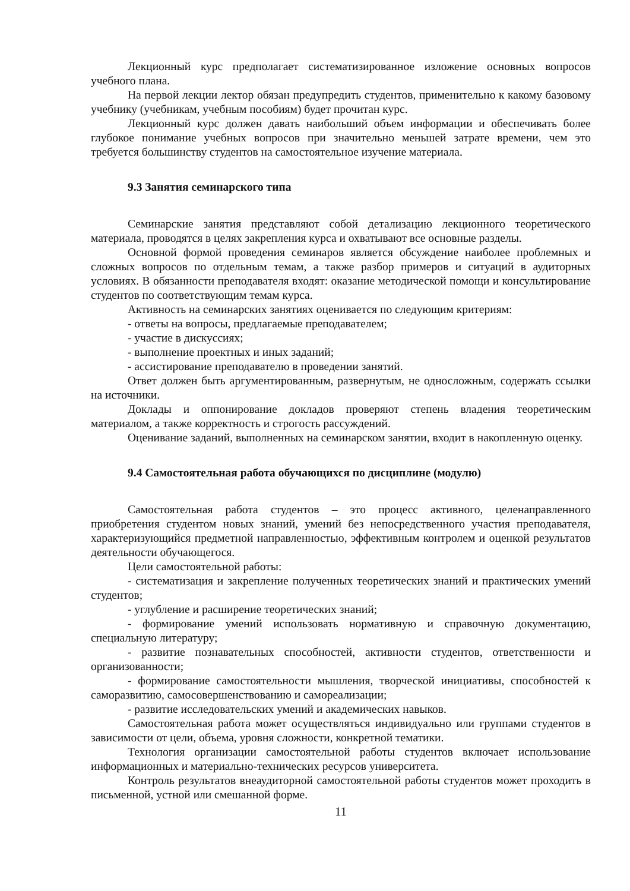Лекционный курс предполагает систематизированное изложение основных вопросов учебного плана.
На первой лекции лектор обязан предупредить студентов, применительно к какому базовому учебнику (учебникам, учебным пособиям) будет прочитан курс.
Лекционный курс должен давать наибольший объем информации и обеспечивать более глубокое понимание учебных вопросов при значительно меньшей затрате времени, чем это требуется большинству студентов на самостоятельное изучение материала.
9.3 Занятия семинарского типа
Семинарские занятия представляют собой детализацию лекционного теоретического материала, проводятся в целях закрепления курса и охватывают все основные разделы.
Основной формой проведения семинаров является обсуждение наиболее проблемных и сложных вопросов по отдельным темам, а также разбор примеров и ситуаций в аудиторных условиях. В обязанности преподавателя входят: оказание методической помощи и консультирование студентов по соответствующим темам курса.
Активность на семинарских занятиях оценивается по следующим критериям:
- ответы на вопросы, предлагаемые преподавателем;
- участие в дискуссиях;
- выполнение проектных и иных заданий;
- ассистирование преподавателю в проведении занятий.
Ответ должен быть аргументированным, развернутым, не односложным, содержать ссылки на источники.
Доклады и оппонирование докладов проверяют степень владения теоретическим материалом, а также корректность и строгость рассуждений.
Оценивание заданий, выполненных на семинарском занятии, входит в накопленную оценку.
9.4 Самостоятельная работа обучающихся по дисциплине (модулю)
Самостоятельная работа студентов – это процесс активного, целенаправленного приобретения студентом новых знаний, умений без непосредственного участия преподавателя, характеризующийся предметной направленностью, эффективным контролем и оценкой результатов деятельности обучающегося.
Цели самостоятельной работы:
- систематизация и закрепление полученных теоретических знаний и практических умений студентов;
- углубление и расширение теоретических знаний;
- формирование умений использовать нормативную и справочную документацию, специальную литературу;
- развитие познавательных способностей, активности студентов, ответственности и организованности;
- формирование самостоятельности мышления, творческой инициативы, способностей к саморазвитию, самосовершенствованию и самореализации;
- развитие исследовательских умений и академических навыков.
Самостоятельная работа может осуществляться индивидуально или группами студентов в зависимости от цели, объема, уровня сложности, конкретной тематики.
Технология организации самостоятельной работы студентов включает использование информационных и материально-технических ресурсов университета.
Контроль результатов внеаудиторной самостоятельной работы студентов может проходить в письменной, устной или смешанной форме.
11